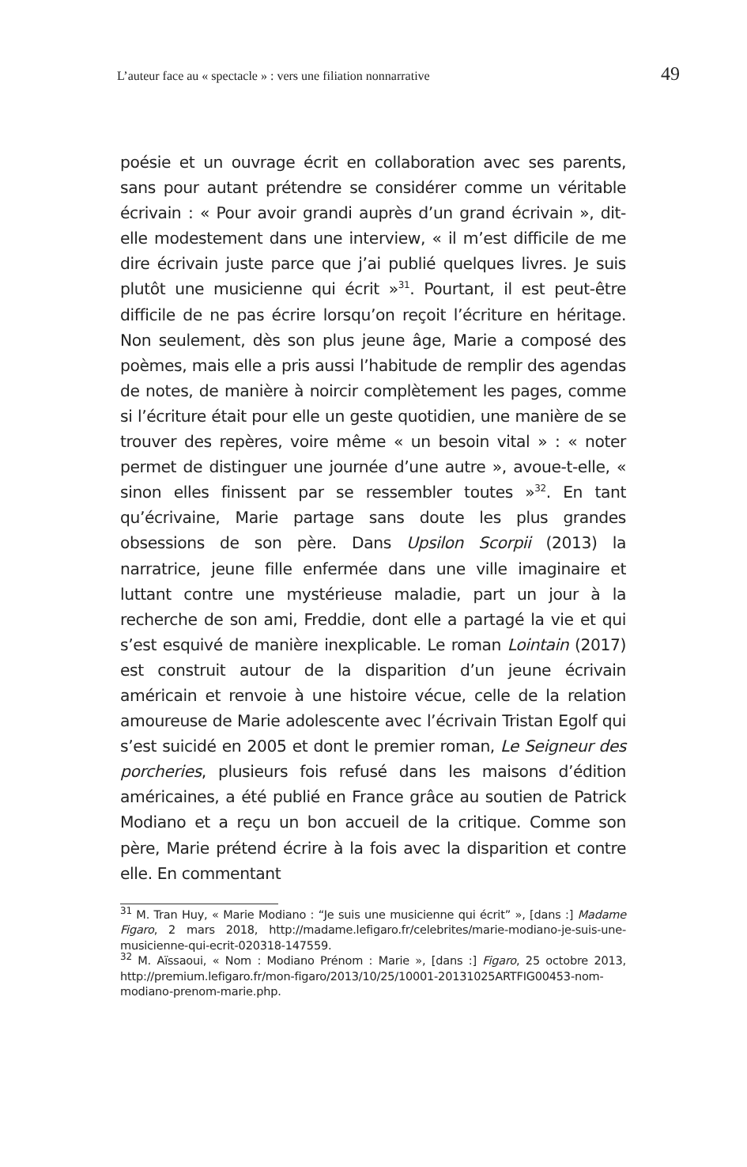L’auteur face au « spectacle » : vers une filiation nonnarrative 49
poésie et un ouvrage écrit en collaboration avec ses parents, sans pour autant prétendre se considérer comme un véritable écrivain : « Pour avoir grandi auprès d’un grand écrivain », dit-elle modestement dans une interview, « il m’est difficile de me dire écrivain juste parce que j’ai publié quelques livres. Je suis plutôt une musicienne qui écrit »<sup>31</sup>. Pourtant, il est peut-être difficile de ne pas écrire lorsqu’on reçoit l’écriture en héritage. Non seulement, dès son plus jeune âge, Marie a composé des poèmes, mais elle a pris aussi l’habitude de remplir des agendas de notes, de manière à noircir complètement les pages, comme si l’écriture était pour elle un geste quotidien, une manière de se trouver des repères, voire même « un besoin vital » : « noter permet de distinguer une journée d’une autre », avoue-t-elle, « sinon elles finissent par se ressembler toutes »<sup>32</sup>. En tant qu’écrivaine, Marie partage sans doute les plus grandes obsessions de son père. Dans Upsilon Scorpii (2013) la narratrice, jeune fille enfermée dans une ville imaginaire et luttant contre une mystérieuse maladie, part un jour à la recherche de son ami, Freddie, dont elle a partagé la vie et qui s’est esquivé de manière inexplicable. Le roman Lointain (2017) est construit autour de la disparition d’un jeune écrivain américain et renvoie à une histoire vécue, celle de la relation amoureuse de Marie adolescente avec l’écrivain Tristan Egolf qui s’est suicidé en 2005 et dont le premier roman, Le Seigneur des porcheries, plusieurs fois refusé dans les maisons d’édition américaines, a été publié en France grâce au soutien de Patrick Modiano et a reçu un bon accueil de la critique. Comme son père, Marie prétend écrire à la fois avec la disparition et contre elle. En commentant
<sup>31</sup> M. Tran Huy, « Marie Modiano : “Je suis une musicienne qui écrit” », [dans :] Madame Figaro, 2 mars 2018, http://madame.lefigaro.fr/celebrites/marie-modiano-je-suis-une-musicienne-qui-ecrit-020318-147559.
<sup>32</sup> M. Aïssaoui, « Nom : Modiano Prénom : Marie », [dans :] Figaro, 25 octobre 2013, http://premium.lefigaro.fr/mon-figaro/2013/10/25/10001-20131025ARTFIG00453-nom-modiano-prenom-marie.php.